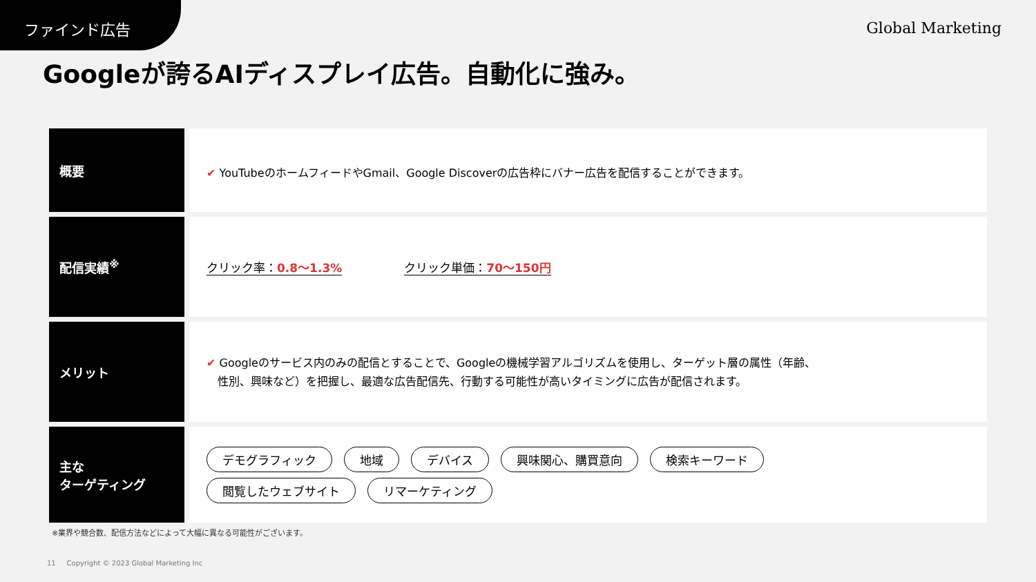ファインド広告
Global Marketing
Googleが誇るAIディスプレイ広告。自動化に強み。
| 概要 | ✔ YouTubeのホームフィードやGmail、Google Discoverの広告枠にバナー広告を配信することができます。 |
| 配信実績<sup>※</sup> | クリック率： 0.8〜1.3% クリック単価： 70〜150円 |
| メリット | ✔ Googleのサービス内のみの配信とすることで、Googleの機械学習アルゴリズムを使用し、ターゲット層の属性（年齢、 性別、興味など）を把握し、最適な広告配信先、行動する可能性が高いタイミングに広告が配信されます。 |
| 主な ターゲティング | デモグラフィック 地域 デバイス 興味関心、購買意向 検索キーワード 閲覧したウェブサイト リマーケティング |
※業界や競合数、配信方法などによって大幅に異なる可能性がございます。
11 Copyright © 2023 Global Marketing Inc